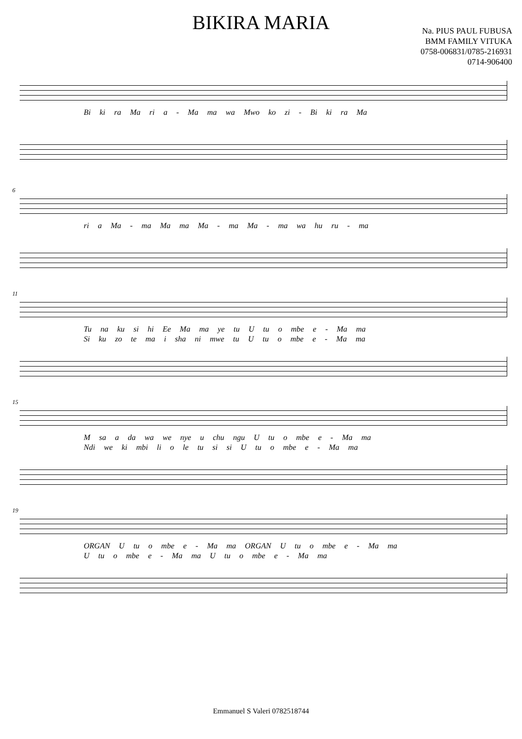BIKIRA MARIA
Na. PIUS PAUL FUBUSA
BMM FAMILY VITUKA
0758-006831/0785-216931
0714-906400
Bi ki ra Ma ri a - Ma ma wa Mwo ko zi - Bi ki ra Ma
6
ri a Ma - ma Ma ma Ma - ma Ma - ma wa hu ru - ma
11
Tu na ku si hi Ee Ma ma ye tu U tu o mbe e - Ma ma
Si ku zo te ma i sha ni mwe tu U tu o mbe e - Ma ma
15
M sa a da wa we nye u chu ngu U tu o mbe e - Ma ma
Ndi we ki mbi li o le tu si si U tu o mbe e - Ma ma
19
ORGAN U tu o mbe e - Ma ma ORGAN U tu o mbe e - Ma ma
U tu o mbe e - Ma ma U tu o mbe e - Ma ma
Emmanuel S Valeri 0782518744